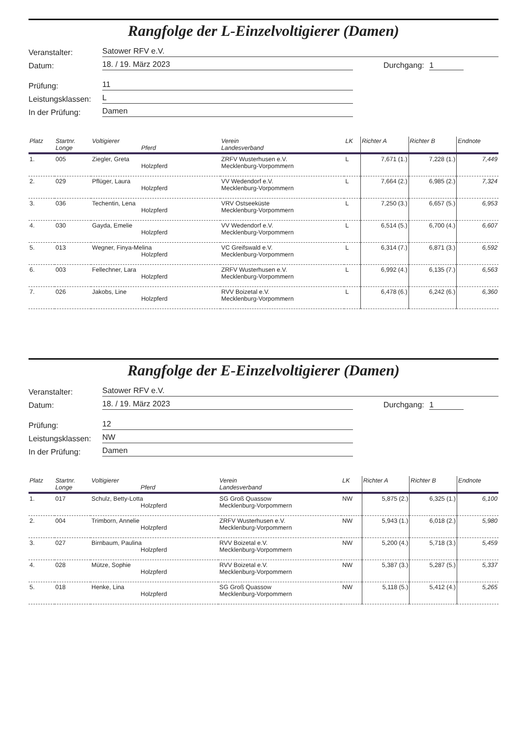Rangfolge der L-Einzelvoltigierer (Damen)
Veranstalter:
Satower RFV e.V.
Datum:
18. / 19. März 2023
Durchgang: 1
Prüfung:
11
Leistungsklassen:
L
In der Prüfung:
Damen
| Platz | Startnr. Longe | Voltigierer Pferd | Verein Landesverband | LK | Richter A | Richter B | Endnote |
| --- | --- | --- | --- | --- | --- | --- | --- |
| 1. | 005 | Ziegler, Greta Holzpferd | ZRFV Wusterhusen e.V. Mecklenburg-Vorpommern | L | 7,671 (1.) | 7,228 (1.) | 7,449 |
| 2. | 029 | Pflüger, Laura Holzpferd | VV Wedendorf e.V. Mecklenburg-Vorpommern | L | 7,664 (2.) | 6,985 (2.) | 7,324 |
| 3. | 036 | Techentin, Lena Holzpferd | VRV Ostseeküste Mecklenburg-Vorpommern | L | 7,250 (3.) | 6,657 (5.) | 6,953 |
| 4. | 030 | Gayda, Emelie Holzpferd | VV Wedendorf e.V. Mecklenburg-Vorpommern | L | 6,514 (5.) | 6,700 (4.) | 6,607 |
| 5. | 013 | Wegner, Finya-Melina Holzpferd | VC Greifswald e.V. Mecklenburg-Vorpommern | L | 6,314 (7.) | 6,871 (3.) | 6,592 |
| 6. | 003 | Fellechner, Lara Holzpferd | ZRFV Wusterhusen e.V. Mecklenburg-Vorpommern | L | 6,992 (4.) | 6,135 (7.) | 6,563 |
| 7. | 026 | Jakobs, Line Holzpferd | RVV Boizetal e.V. Mecklenburg-Vorpommern | L | 6,478 (6.) | 6,242 (6.) | 6,360 |
Rangfolge der E-Einzelvoltigierer (Damen)
Veranstalter:
Satower RFV e.V.
Datum:
18. / 19. März 2023
Durchgang: 1
Prüfung:
12
Leistungsklassen:
NW
In der Prüfung:
Damen
| Platz | Startnr. Longe | Voltigierer Pferd | Verein Landesverband | LK | Richter A | Richter B | Endnote |
| --- | --- | --- | --- | --- | --- | --- | --- |
| 1. | 017 | Schulz, Betty-Lotta Holzpferd | SG Groß Quassow Mecklenburg-Vorpommern | NW | 5,875 (2.) | 6,325 (1.) | 6,100 |
| 2. | 004 | Trimborn, Annelie Holzpferd | ZRFV Wusterhusen e.V. Mecklenburg-Vorpommern | NW | 5,943 (1.) | 6,018 (2.) | 5,980 |
| 3. | 027 | Birnbaum, Paulina Holzpferd | RVV Boizetal e.V. Mecklenburg-Vorpommern | NW | 5,200 (4.) | 5,718 (3.) | 5,459 |
| 4. | 028 | Mütze, Sophie Holzpferd | RVV Boizetal e.V. Mecklenburg-Vorpommern | NW | 5,387 (3.) | 5,287 (5.) | 5,337 |
| 5. | 018 | Henke, Lina Holzpferd | SG Groß Quassow Mecklenburg-Vorpommern | NW | 5,118 (5.) | 5,412 (4.) | 5,265 |